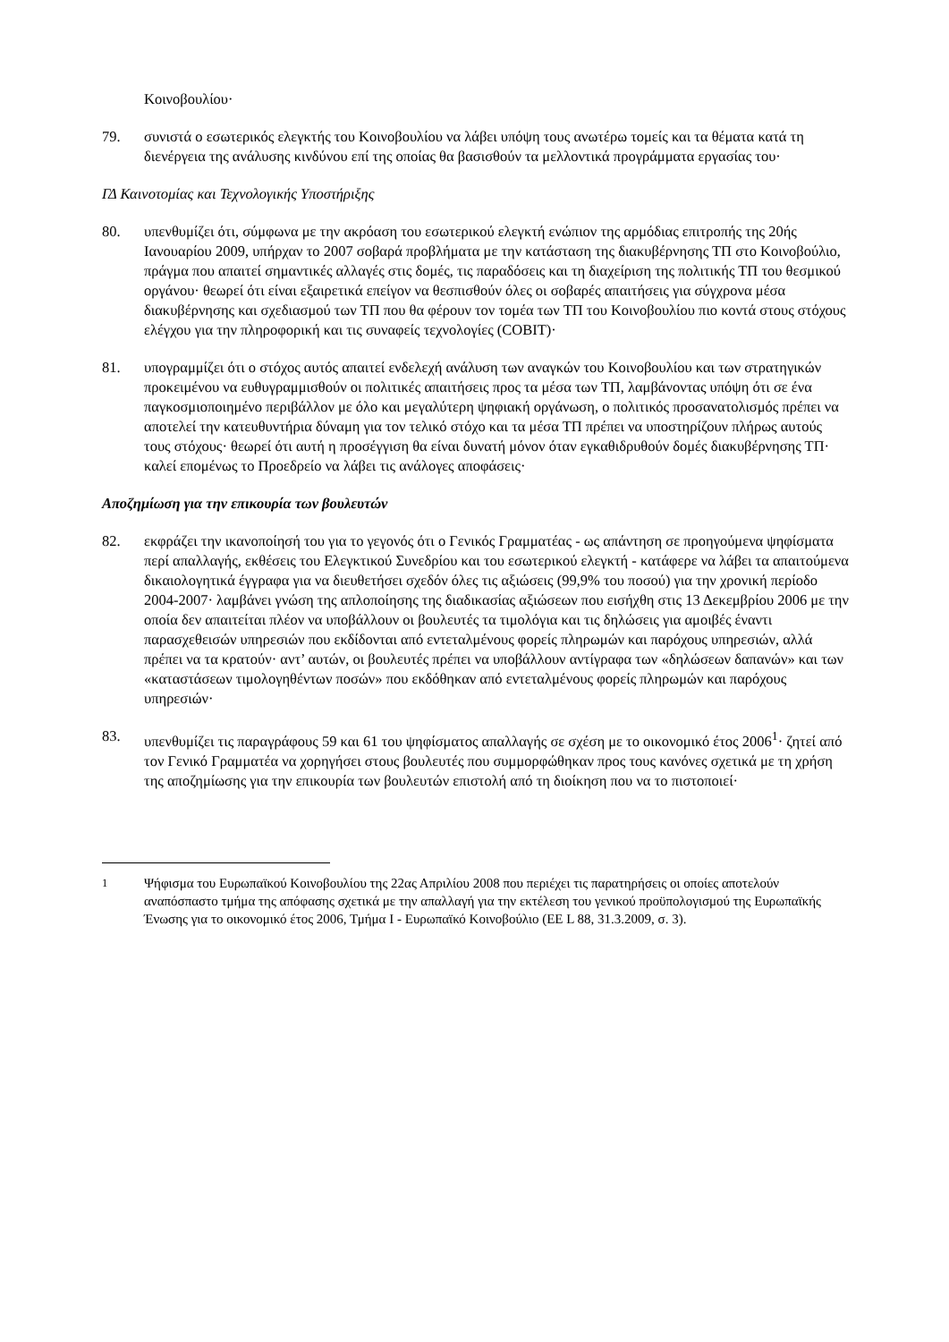Κοινοβουλίου·
79. συνιστά ο εσωτερικός ελεγκτής του Κοινοβουλίου να λάβει υπόψη τους ανωτέρω τομείς και τα θέματα κατά τη διενέργεια της ανάλυσης κινδύνου επί της οποίας θα βασισθούν τα μελλοντικά προγράμματα εργασίας του·
ΓΔ Καινοτομίας και Τεχνολογικής Υποστήριξης
80. υπενθυμίζει ότι, σύμφωνα με την ακρόαση του εσωτερικού ελεγκτή ενώπιον της αρμόδιας επιτροπής της 20ής Ιανουαρίου 2009, υπήρχαν το 2007 σοβαρά προβλήματα με την κατάσταση της διακυβέρνησης ΤΠ στο Κοινοβούλιο, πράγμα που απαιτεί σημαντικές αλλαγές στις δομές, τις παραδόσεις και τη διαχείριση της πολιτικής ΤΠ του θεσμικού οργάνου· θεωρεί ότι είναι εξαιρετικά επείγον να θεσπισθούν όλες οι σοβαρές απαιτήσεις για σύγχρονα μέσα διακυβέρνησης και σχεδιασμού των ΤΠ που θα φέρουν τον τομέα των ΤΠ του Κοινοβουλίου πιο κοντά στους στόχους ελέγχου για την πληροφορική και τις συναφείς τεχνολογίες (COBIT)·
81. υπογραμμίζει ότι ο στόχος αυτός απαιτεί ενδελεχή ανάλυση των αναγκών του Κοινοβουλίου και των στρατηγικών προκειμένου να ευθυγραμμισθούν οι πολιτικές απαιτήσεις προς τα μέσα των ΤΠ, λαμβάνοντας υπόψη ότι σε ένα παγκοσμιοποιημένο περιβάλλον με όλο και μεγαλύτερη ψηφιακή οργάνωση, ο πολιτικός προσανατολισμός πρέπει να αποτελεί την κατευθυντήρια δύναμη για τον τελικό στόχο και τα μέσα ΤΠ πρέπει να υποστηρίζουν πλήρως αυτούς τους στόχους· θεωρεί ότι αυτή η προσέγγιση θα είναι δυνατή μόνον όταν εγκαθιδρυθούν δομές διακυβέρνησης ΤΠ· καλεί επομένως το Προεδρείο να λάβει τις ανάλογες αποφάσεις·
Αποζημίωση για την επικουρία των βουλευτών
82. εκφράζει την ικανοποίησή του για το γεγονός ότι ο Γενικός Γραμματέας - ως απάντηση σε προηγούμενα ψηφίσματα περί απαλλαγής, εκθέσεις του Ελεγκτικού Συνεδρίου και του εσωτερικού ελεγκτή - κατάφερε να λάβει τα απαιτούμενα δικαιολογητικά έγγραφα για να διευθετήσει σχεδόν όλες τις αξιώσεις (99,9% του ποσού) για την χρονική περίοδο 2004-2007· λαμβάνει γνώση της απλοποίησης της διαδικασίας αξιώσεων που εισήχθη στις 13 Δεκεμβρίου 2006 με την οποία δεν απαιτείται πλέον να υποβάλλουν οι βουλευτές τα τιμολόγια και τις δηλώσεις για αμοιβές έναντι παρασχεθεισών υπηρεσιών που εκδίδονται από εντεταλμένους φορείς πληρωμών και παρόχους υπηρεσιών, αλλά πρέπει να τα κρατούν· αντ’ αυτών, οι βουλευτές πρέπει να υποβάλλουν αντίγραφα των «δηλώσεων δαπανών» και των «καταστάσεων τιμολογηθέντων ποσών» που εκδόθηκαν από εντεταλμένους φορείς πληρωμών και παρόχους υπηρεσιών·
83. υπενθυμίζει τις παραγράφους 59 και 61 του ψηφίσματος απαλλαγής σε σχέση με το οικονομικό έτος 2006<sup>1</sup>· ζητεί από τον Γενικό Γραμματέα να χορηγήσει στους βουλευτές που συμμορφώθηκαν προς τους κανόνες σχετικά με τη χρήση της αποζημίωσης για την επικουρία των βουλευτών επιστολή από τη διοίκηση που να το πιστοποιεί·
<sup>1</sup> Ψήφισμα του Ευρωπαϊκού Κοινοβουλίου της 22ας Απριλίου 2008 που περιέχει τις παρατηρήσεις οι οποίες αποτελούν αναπόσπαστο τμήμα της απόφασης σχετικά με την απαλλαγή για την εκτέλεση του γενικού προϋπολογισμού της Ευρωπαϊκής Ένωσης για το οικονομικό έτος 2006, Τμήμα I - Ευρωπαϊκό Κοινοβούλιο (ΕΕ L 88, 31.3.2009, σ. 3).